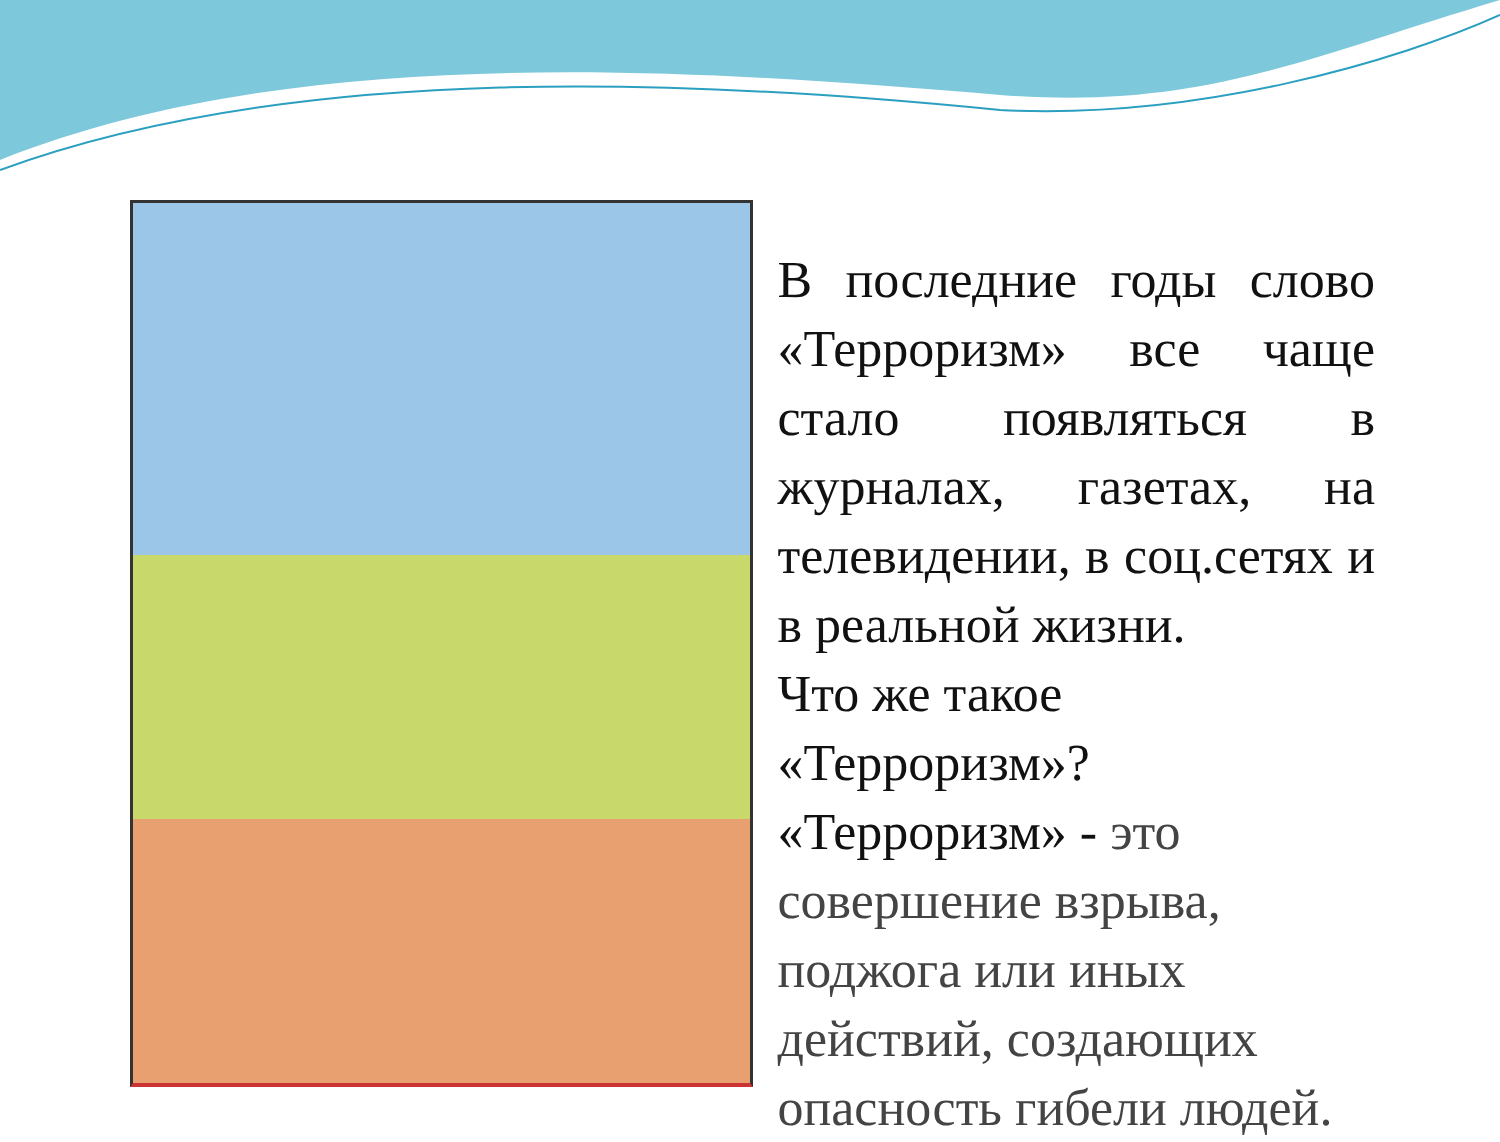В последние годы слово «Терроризм» все чаще стало появляться в журналах, газетах, на телевидении, в соц.сетях и в реальной жизни.
Что же такое «Терроризм»?
«Терроризм» - это совершение взрыва, поджога или иных действий, создающих опасность гибели людей.